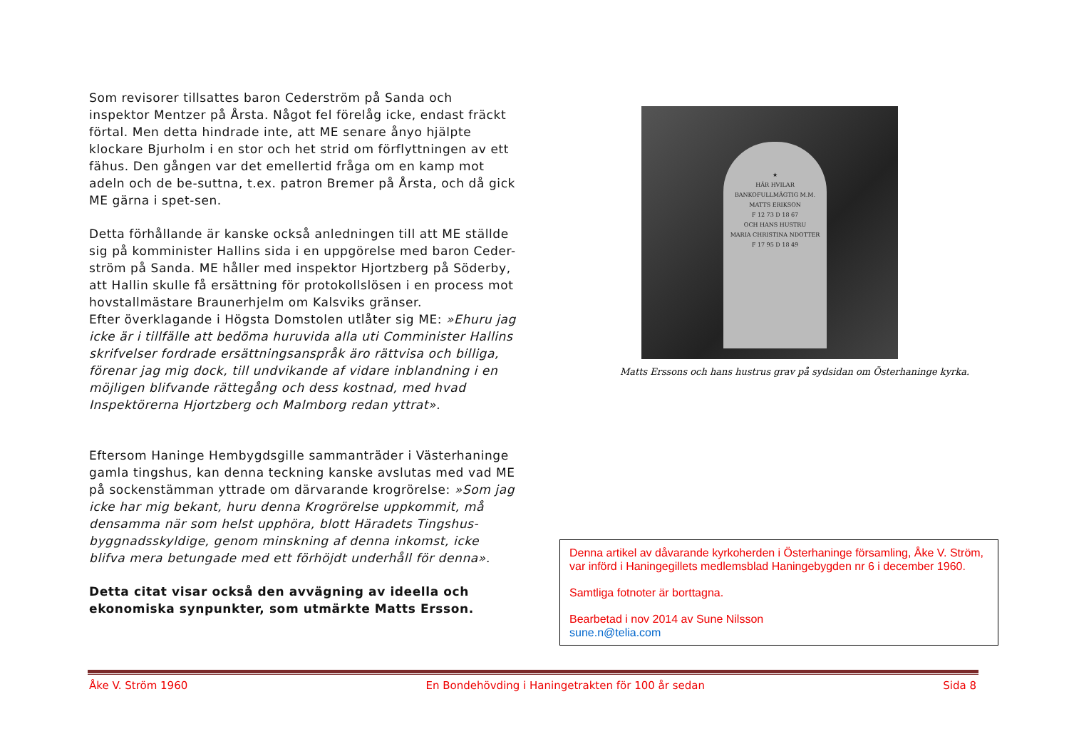Som revisorer tillsattes baron Cederström på Sanda och inspektor Mentzer på Årsta. Något fel förelåg icke, endast fräckt förtal. Men detta hindrade inte, att ME senare ånyo hjälpte klockare Bjurholm i en stor och het strid om förflyttningen av ett fähus. Den gången var det emellertid fråga om en kamp mot adeln och de be-suttna, t.ex. patron Bremer på Årsta, och då gick ME gärna i spet-sen.
Detta förhållande är kanske också anledningen till att ME ställde sig på komminister Hallins sida i en uppgörelse med baron Ceder-ström på Sanda. ME håller med inspektor Hjortzberg på Söderby, att Hallin skulle få ersättning för protokollslösen i en process mot hovstallmästare Braunerhjelm om Kalsviks gränser.
Efter överklagande i Högsta Domstolen utlåter sig ME: »Ehuru jag icke är i tillfälle att bedöma huruvida alla uti Comminister Hallins skrifvelser fordrade ersättningsanspråk äro rättvisa och billiga, förenar jag mig dock, till undvikande af vidare inblandning i en möjligen blifvande rättegång och dess kostnad, med hvad Inspektörerna Hjortzberg och Malmborg redan yttrat».
Eftersom Haninge Hembygdsgille sammanträder i Västerhaninge gamla tingshus, kan denna teckning kanske avslutas med vad ME på sockenstämman yttrade om därvarande krogrörelse: »Som jag icke har mig bekant, huru denna Krogrörelse uppkommit, må densamma när som helst upphöra, blott Häradets Tingshus-byggnadsskyldige, genom minskning af denna inkomst, icke blifva mera betungade med ett förhöjdt underhåll för denna».
Detta citat visar också den avvägning av ideella och ekonomiska synpunkter, som utmärkte Matts Ersson.
★
HÄR HVILAR
BANKOFULLMÄGTIG M.M.
MATTS ERIKSON
F 12 73 D 18 67
OCH HANS HUSTRU
MARIA CHRISTINA NDOTTER
F 17 95 D 18 49
Matts Erssons och hans hustrus grav på sydsidan om Österhaninge kyrka.
Denna artikel av dåvarande kyrkoherden i Österhaninge församling, Åke V. Ström, var införd i Haningegillets medlemsblad Haningebygden nr 6 i december 1960.
Samtliga fotnoter är borttagna.
Bearbetad i nov 2014 av Sune Nilsson
sune.n@telia.com
Åke V. Ström 1960 En Bondehövding i Haningetrakten för 100 år sedan Sida 8